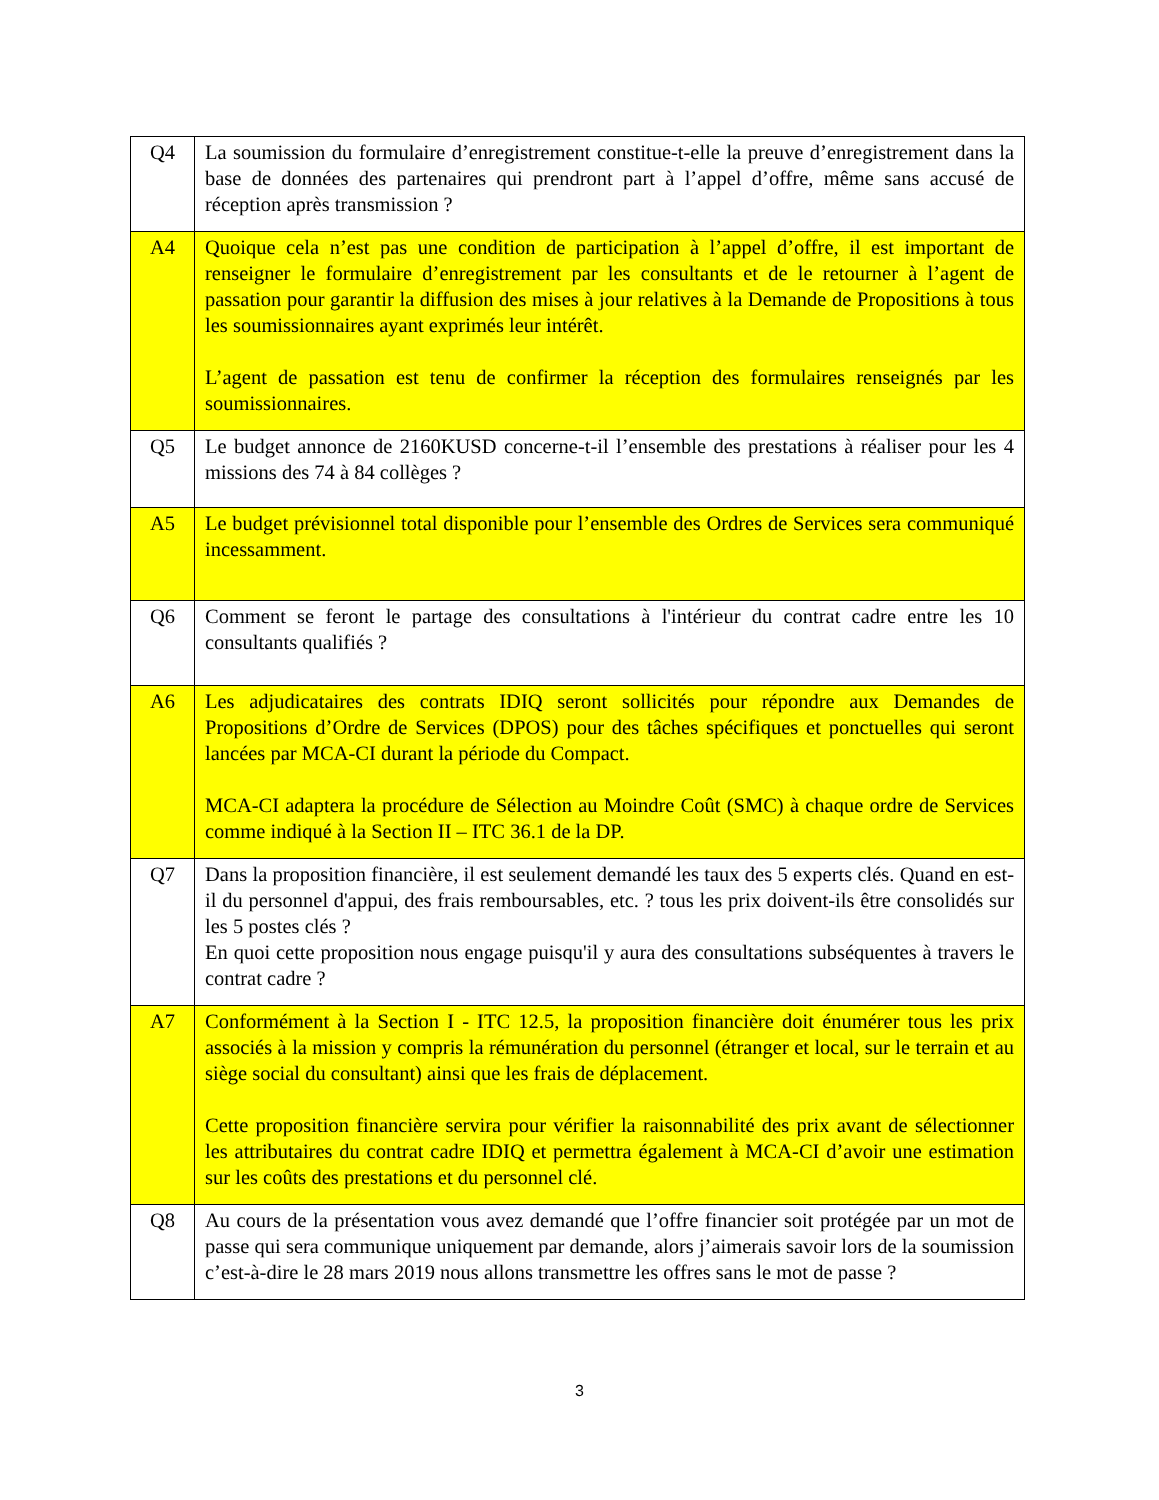| Q4 | La soumission du formulaire d’enregistrement constitue-t-elle la preuve d’enregistrement dans la base de données des partenaires qui prendront part à l’appel d’offre, même sans accusé de réception après transmission ? |
| A4 | Quoique cela n’est pas une condition de participation à l’appel d’offre, il est important de renseigner le formulaire d’enregistrement par les consultants et de le retourner à l’agent de passation pour garantir la diffusion des mises à jour relatives à la Demande de Propositions à tous les soumissionnaires ayant exprimés leur intérêt. L’agent de passation est tenu de confirmer la réception des formulaires renseignés par les soumissionnaires. |
| Q5 | Le budget annonce de 2160KUSD concerne-t-il l’ensemble des prestations à réaliser pour les 4 missions des 74 à 84 collèges ? |
| A5 | Le budget prévisionnel total disponible pour l’ensemble des Ordres de Services sera communiqué incessamment. |
| Q6 | Comment se feront le partage des consultations à l'intérieur du contrat cadre entre les 10 consultants qualifiés ? |
| A6 | Les adjudicataires des contrats IDIQ seront sollicités pour répondre aux Demandes de Propositions d’Ordre de Services (DPOS) pour des tâches spécifiques et ponctuelles qui seront lancées par MCA-CI durant la période du Compact. MCA-CI adaptera la procédure de Sélection au Moindre Coût (SMC) à chaque ordre de Services comme indiqué à la Section II – ITC 36.1 de la DP. |
| Q7 | Dans la proposition financière, il est seulement demandé les taux des 5 experts clés. Quand en est-il du personnel d'appui, des frais remboursables, etc. ? tous les prix doivent-ils être consolidés sur les 5 postes clés ? En quoi cette proposition nous engage puisqu'il y aura des consultations subséquentes à travers le contrat cadre ? |
| A7 | Conformément à la Section I - ITC 12.5, la proposition financière doit énumérer tous les prix associés à la mission y compris la rémunération du personnel (étranger et local, sur le terrain et au siège social du consultant) ainsi que les frais de déplacement. Cette proposition financière servira pour vérifier la raisonnabilité des prix avant de sélectionner les attributaires du contrat cadre IDIQ et permettra également à MCA-CI d’avoir une estimation sur les coûts des prestations et du personnel clé. |
| Q8 | Au cours de la présentation vous avez demandé que l’offre financier soit protégée par un mot de passe qui sera communique uniquement par demande, alors j’aimerais savoir lors de la soumission c’est-à-dire le 28 mars 2019 nous allons transmettre les offres sans le mot de passe ? |
3